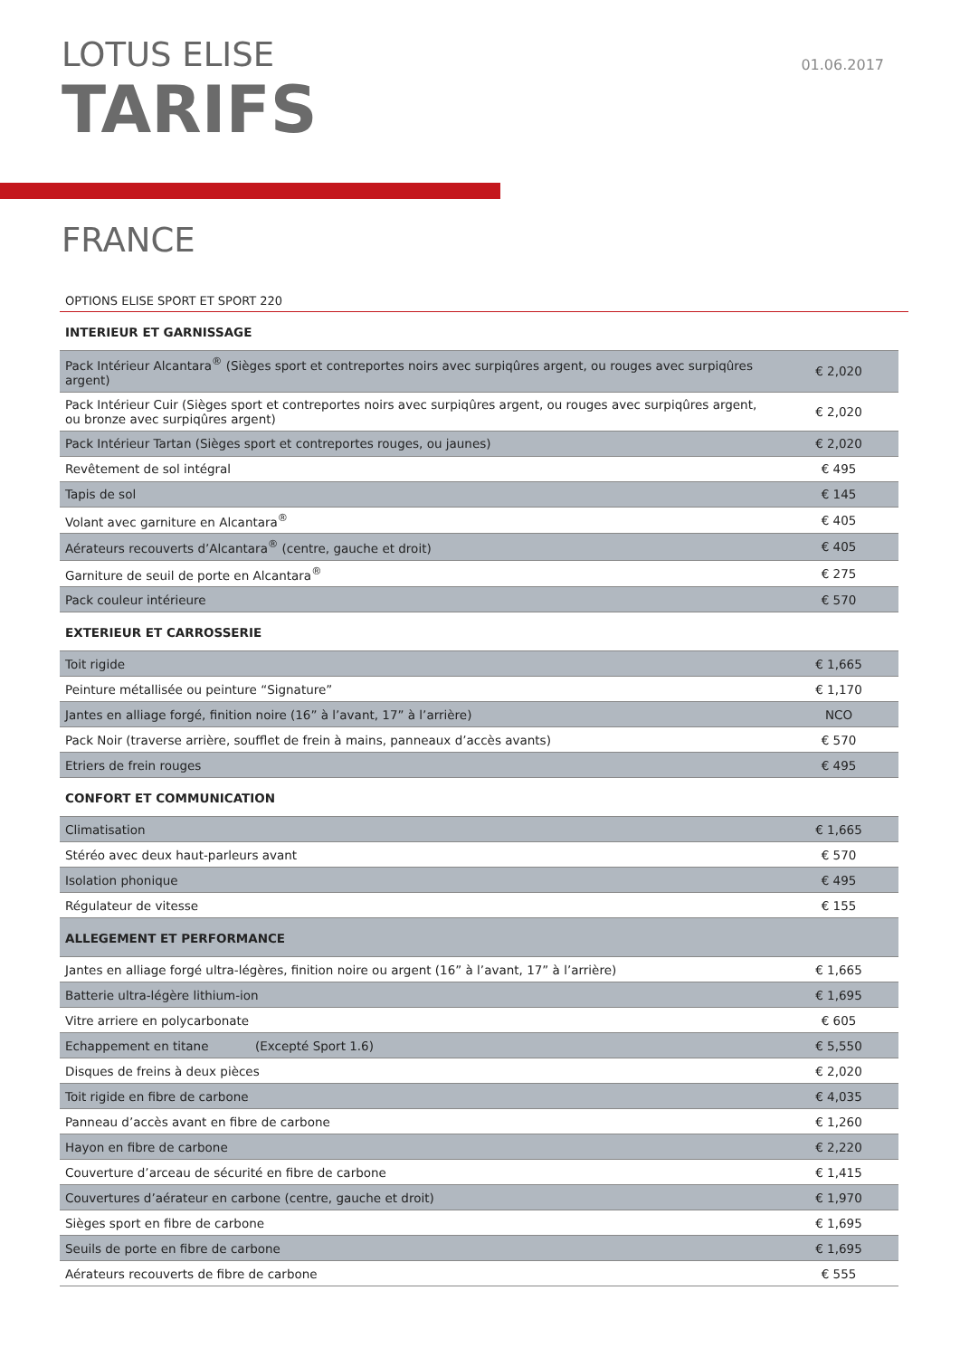LOTUS ELISE
TARIFS
01.06.2017
FRANCE
OPTIONS ELISE SPORT ET SPORT 220
| INTERIEUR ET GARNISSAGE | |
| --- | --- |
| Pack Intérieur Alcantara<sup>®</sup> (Sièges sport et contreportes noirs avec surpiqûres argent, ou rouges avec surpiqûres argent) | € 2,020 |
| Pack Intérieur Cuir (Sièges sport et contreportes noirs avec surpiqûres argent, ou rouges avec surpiqûres argent, ou bronze avec surpiqûres argent) | € 2,020 |
| Pack Intérieur Tartan (Sièges sport et contreportes rouges, ou jaunes) | € 2,020 |
| Revêtement de sol intégral | € 495 |
| Tapis de sol | € 145 |
| Volant avec garniture en Alcantara<sup>®</sup> | € 405 |
| Aérateurs recouverts d’Alcantara<sup>®</sup> (centre, gauche et droit) | € 405 |
| Garniture de seuil de porte en Alcantara<sup>®</sup> | € 275 |
| Pack couleur intérieure | € 570 |
| EXTERIEUR ET CARROSSERIE | |
| Toit rigide | € 1,665 |
| Peinture métallisée ou peinture “Signature” | € 1,170 |
| Jantes en alliage forgé, finition noire (16” à l’avant, 17” à l’arrière) | NCO |
| Pack Noir (traverse arrière, soufflet de frein à mains, panneaux d’accès avants) | € 570 |
| Etriers de frein rouges | € 495 |
| CONFORT ET COMMUNICATION | |
| Climatisation | € 1,665 |
| Stéréo avec deux haut-parleurs avant | € 570 |
| Isolation phonique | € 495 |
| Régulateur de vitesse | € 155 |
| ALLEGEMENT ET PERFORMANCE | |
| Jantes en alliage forgé ultra-légères, finition noire ou argent (16” à l’avant, 17” à l’arrière) | € 1,665 |
| Batterie ultra-légère lithium-ion | € 1,695 |
| Vitre arriere en polycarbonate | € 605 |
| Echappement en titane (Excepté Sport 1.6) | € 5,550 |
| Disques de freins à deux pièces | € 2,020 |
| Toit rigide en fibre de carbone | € 4,035 |
| Panneau d’accès avant en fibre de carbone | € 1,260 |
| Hayon en fibre de carbone | € 2,220 |
| Couverture d’arceau de sécurité en fibre de carbone | € 1,415 |
| Couvertures d’aérateur en carbone (centre, gauche et droit) | € 1,970 |
| Sièges sport en fibre de carbone | € 1,695 |
| Seuils de porte en fibre de carbone | € 1,695 |
| Aérateurs recouverts de fibre de carbone | € 555 |